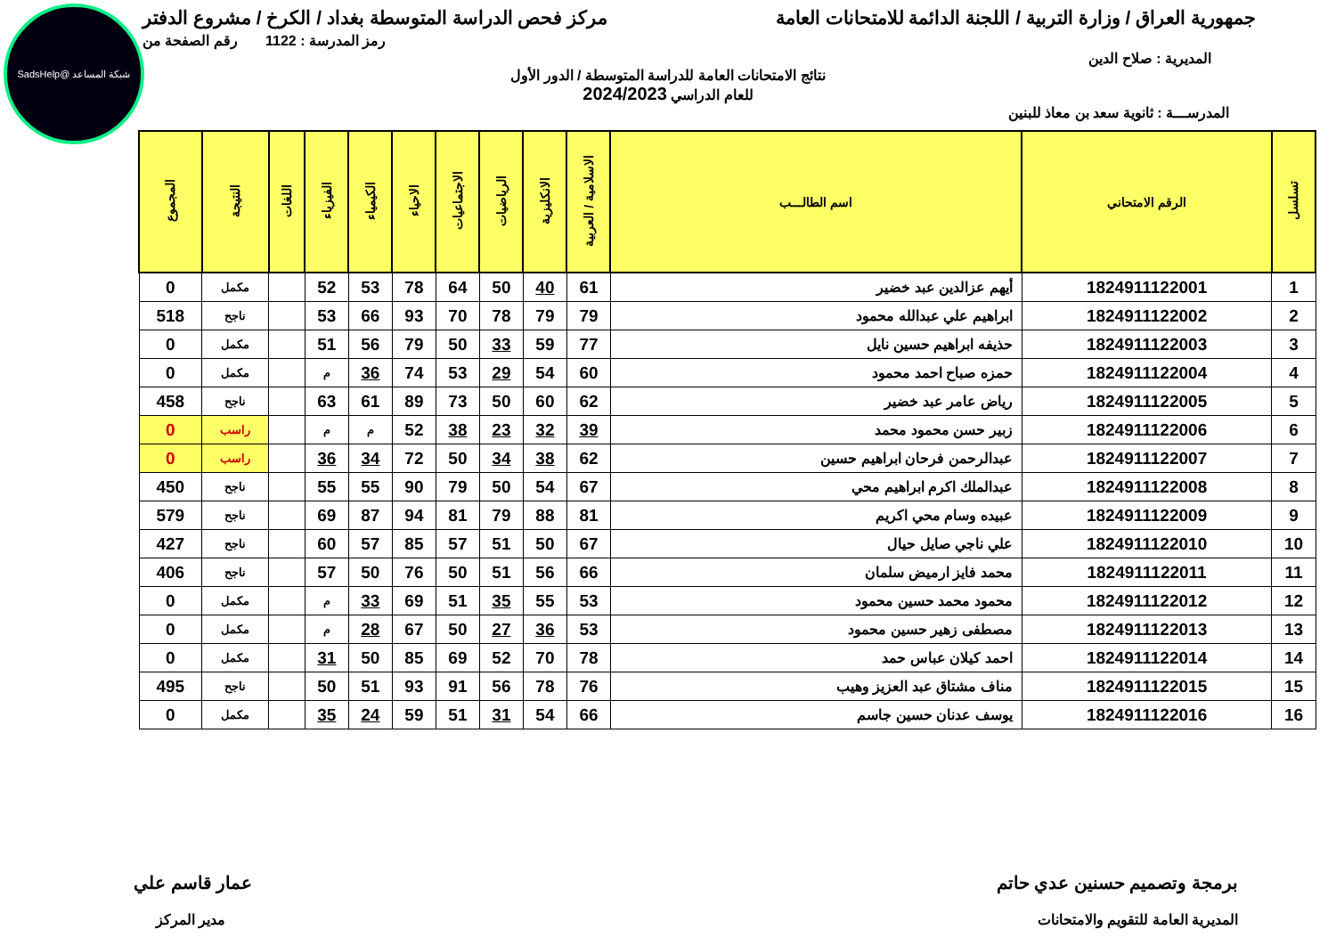شبكة المساعد @SadsHelp
جمهورية العراق / وزارة التربية / اللجنة الدائمة للامتحانات العامة
مركز فحص الدراسة المتوسطة بغداد / الكرخ / مشروع الدفتر
المديرية : صلاح الدين
رمز المدرسة : 1122 رقم الصفحة من
نتائج الامتحانات العامة للدراسة المتوسطة / الدور الأول
للعام الدراسي 2024/2023
المدرســـة : ثانوية سعد بن معاذ للبنين
| تسلسل | الرقم الامتحاني | اسم الطالـــب | الاسلامية / العربية | الانكليزية | الرياضيات | الاجتماعيات | الاحياء | الكيمياء | الفيزياء | اللغات | النتيجة | المجموع |
| --- | --- | --- | --- | --- | --- | --- | --- | --- | --- | --- | --- | --- |
| 1 | 1824911122001 | أيهم عزالدين عبد خضير | 61 | 40 | 50 | 64 | 78 | 53 | 52 | | مكمل | 0 |
| 2 | 1824911122002 | ابراهيم علي عبدالله محمود | 79 | 79 | 78 | 70 | 93 | 66 | 53 | | ناجح | 518 |
| 3 | 1824911122003 | حذيفه ابراهيم حسين نايل | 77 | 59 | 33 | 50 | 79 | 56 | 51 | | مكمل | 0 |
| 4 | 1824911122004 | حمزه صباح احمد محمود | 60 | 54 | 29 | 53 | 74 | 36 | م | | مكمل | 0 |
| 5 | 1824911122005 | رياض عامر عبد خضير | 62 | 60 | 50 | 73 | 89 | 61 | 63 | | ناجح | 458 |
| 6 | 1824911122006 | زبير حسن محمود محمد | 39 | 32 | 23 | 38 | 52 | م | م | | راسب | 0 |
| 7 | 1824911122007 | عبدالرحمن فرحان ابراهيم حسين | 62 | 38 | 34 | 50 | 72 | 34 | 36 | | راسب | 0 |
| 8 | 1824911122008 | عبدالملك اكرم ابراهيم محي | 67 | 54 | 50 | 79 | 90 | 55 | 55 | | ناجح | 450 |
| 9 | 1824911122009 | عبيده وسام محي اكريم | 81 | 88 | 79 | 81 | 94 | 87 | 69 | | ناجح | 579 |
| 10 | 1824911122010 | علي ناجي صايل حيال | 67 | 50 | 51 | 57 | 85 | 57 | 60 | | ناجح | 427 |
| 11 | 1824911122011 | محمد فايز ارميض سلمان | 66 | 56 | 51 | 50 | 76 | 50 | 57 | | ناجح | 406 |
| 12 | 1824911122012 | محمود محمد حسين محمود | 53 | 55 | 35 | 51 | 69 | 33 | م | | مكمل | 0 |
| 13 | 1824911122013 | مصطفى زهير حسين محمود | 53 | 36 | 27 | 50 | 67 | 28 | م | | مكمل | 0 |
| 14 | 1824911122014 | احمد كيلان عباس حمد | 78 | 70 | 52 | 69 | 85 | 50 | 31 | | مكمل | 0 |
| 15 | 1824911122015 | مناف مشتاق عبد العزيز وهيب | 76 | 78 | 56 | 91 | 93 | 51 | 50 | | ناجح | 495 |
| 16 | 1824911122016 | يوسف عدنان حسين جاسم | 66 | 54 | 31 | 51 | 59 | 24 | 35 | | مكمل | 0 |
برمجة وتصميم حسنين عدي حاتم عمار قاسم علي
المديرية العامة للتقويم والامتحانات
مدير المركز